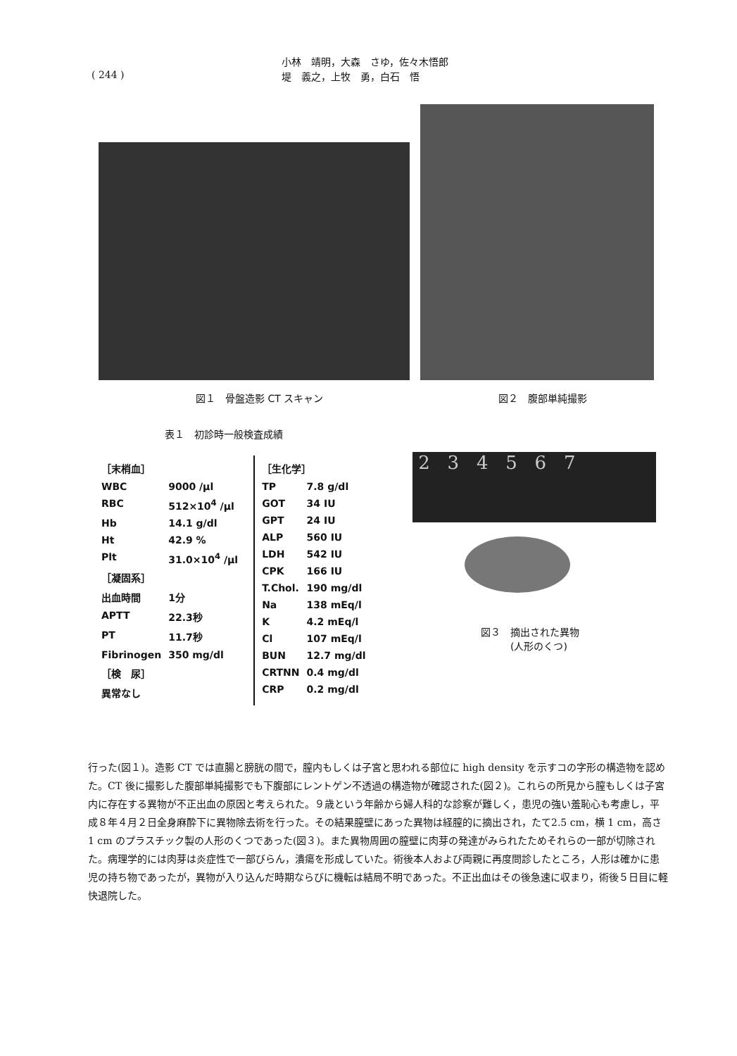( 244 )
小林　靖明，大森　さゆ，佐々木悟郎
堤　義之，上牧　勇，白石　悟
図１　骨盤造影 CT スキャン 図２　腹部単純撮影
表１　初診時一般検査成績
| / ［末梢血］ / / / WBC / 9000 /µl / / RBC / 512×10<sup>4</sup> /µl / / Hb / 14.1 g/dl / / Ht / 42.9 % / / Plt / 31.0×10<sup>4</sup> /µl / / ［凝固系］ / / / 出血時間 / 1分 / / APTT / 22.3秒 / / PT / 11.7秒 / / Fibrinogen / 350 mg/dl / / ［検 尿］ / / / 異常なし / / | / ［生化学］ / / / TP / 7.8 g/dl / / GOT / 34 IU / / GPT / 24 IU / / ALP / 560 IU / / LDH / 542 IU / / CPK / 166 IU / / T.Chol. / 190 mg/dl / / Na / 138 mEq/l / / K / 4.2 mEq/l / / Cl / 107 mEq/l / / BUN / 12.7 mg/dl / / CRTNN / 0.4 mg/dl / / CRP / 0.2 mg/dl / |
2 3 4 5 6 7
図３　摘出された異物
　　　(人形のくつ)
行った(図１)。造影 CT では直腸と膀胱の間で，膣内もしくは子宮と思われる部位に high density を示すコの字形の構造物を認めた。CT 後に撮影した腹部単純撮影でも下腹部にレントゲン不透過の構造物が確認された(図２)。これらの所見から膣もしくは子宮内に存在する異物が不正出血の原因と考えられた。９歳という年齢から婦人科的な診察が難しく，患児の強い羞恥心も考慮し，平成８年４月２日全身麻酔下に異物除去術を行った。その結果膣壁にあった異物は経膣的に摘出され，たて2.5 cm，横 1 cm，高さ 1 cm のプラスチック製の人形のくつであった(図３)。また異物周囲の膣壁に肉芽の発達がみられたためそれらの一部が切除された。病理学的には肉芽は炎症性で一部びらん，潰瘍を形成していた。術後本人および両親に再度問診したところ，人形は確かに患児の持ち物であったが，異物が入り込んだ時期ならびに機転は結局不明であった。不正出血はその後急速に収まり，術後５日目に軽快退院した。